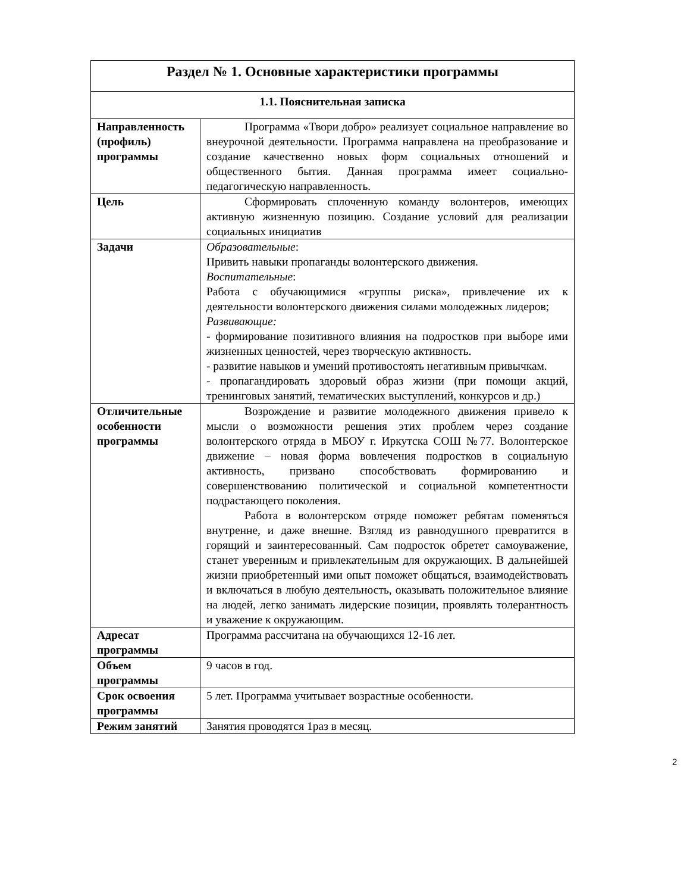| Раздел № 1. Основные характеристики программы | |
| --- | --- |
| 1.1. Пояснительная записка | |
| Направленность (профиль) программы | Программа «Твори добро» реализует социальное направление во внеурочной деятельности. Программа направлена на преобразование и создание качественно новых форм социальных отношений и общественного бытия. Данная программа имеет социально-педагогическую направленность. |
| Цель | Сформировать сплоченную команду волонтеров, имеющих активную жизненную позицию. Создание условий для реализации социальных инициатив |
| Задачи | Образовательные : Привить навыки пропаганды волонтерского движения. Воспитательные : Работа с обучающимися «группы риска», привлечение их к деятельности волонтерского движения силами молодежных лидеров; Развивающие: - формирование позитивного влияния на подростков при выборе ими жизненных ценностей, через творческую активность. - развитие навыков и умений противостоять негативным привычкам. - пропагандировать здоровый образ жизни (при помощи акций, тренинговых занятий, тематических выступлений, конкурсов и др.) |
| Отличительные особенности программы | Возрождение и развитие молодежного движения привело к мысли о возможности решения этих проблем через создание волонтерского отряда в МБОУ г. Иркутска СОШ №77. Волонтерское движение – новая форма вовлечения подростков в социальную активность, призвано способствовать формированию и совершенствованию политической и социальной компетентности подрастающего поколения. Работа в волонтерском отряде поможет ребятам поменяться внутренне, и даже внешне. Взгляд из равнодушного превратится в горящий и заинтересованный. Сам подросток обретет самоуважение, станет уверенным и привлекательным для окружающих. В дальнейшей жизни приобретенный ими опыт поможет общаться, взаимодействовать и включаться в любую деятельность, оказывать положительное влияние на людей, легко занимать лидерские позиции, проявлять толерантность и уважение к окружающим. |
| Адресат программы | Программа рассчитана на обучающихся 12-16 лет. |
| Объем программы | 9 часов в год. |
| Срок освоения программы | 5 лет. Программа учитывает возрастные особенности. |
| Режим занятий | Занятия проводятся 1раз в месяц. |
2